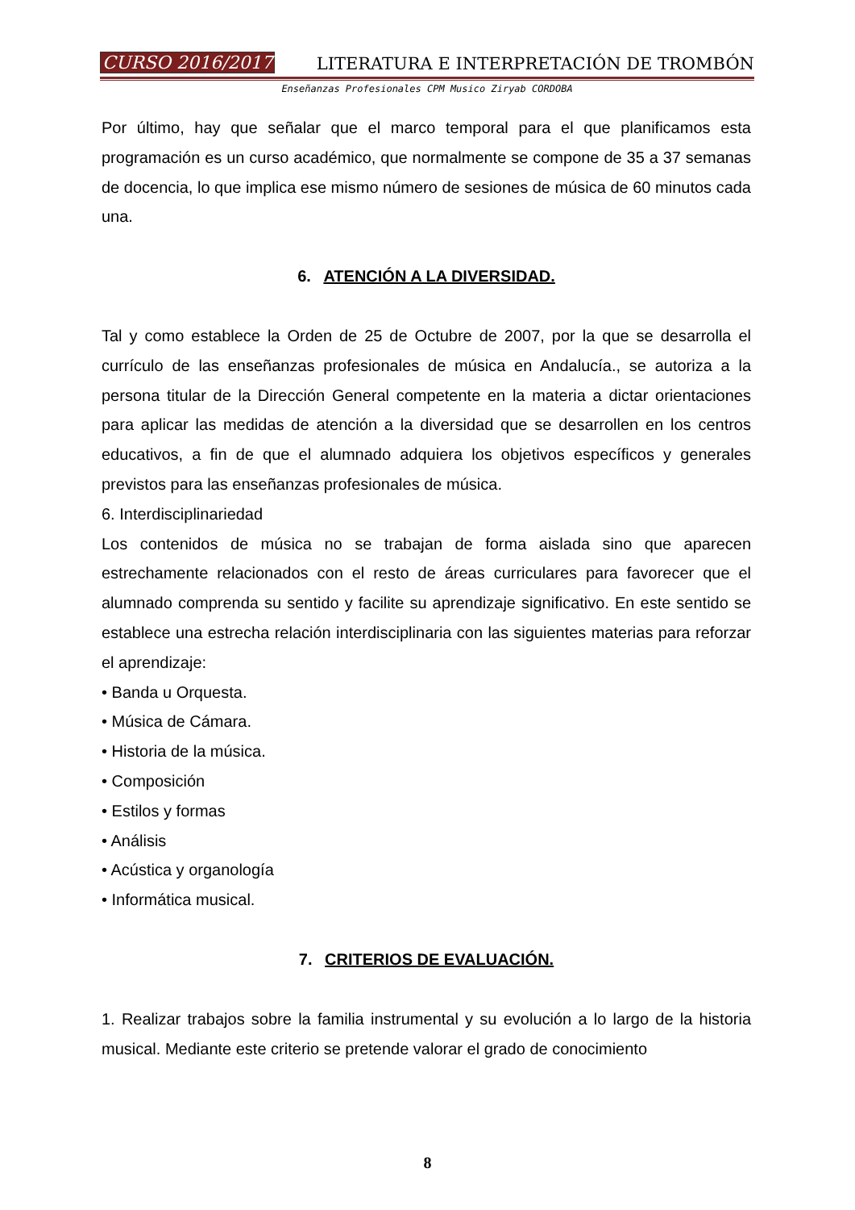CURSO 2016/2017 LITERATURA E INTERPRETACIÓN DE TROMBÓN
Enseñanzas Profesionales CPM Musico Ziryab CORDOBA
Por último, hay que señalar que el marco temporal para el que planificamos esta programación es un curso académico, que normalmente se compone de 35 a 37 semanas de docencia, lo que implica ese mismo número de sesiones de música de 60 minutos cada una.
6. ATENCIÓN A LA DIVERSIDAD.
Tal y como establece la Orden de 25 de Octubre de 2007, por la que se desarrolla el currículo de las enseñanzas profesionales de música en Andalucía., se autoriza a la persona titular de la Dirección General competente en la materia a dictar orientaciones para aplicar las medidas de atención a la diversidad que se desarrollen en los centros educativos, a fin de que el alumnado adquiera los objetivos específicos y generales previstos para las enseñanzas profesionales de música.
6. Interdisciplinariedad
Los contenidos de música no se trabajan de forma aislada sino que aparecen estrechamente relacionados con el resto de áreas curriculares para favorecer que el alumnado comprenda su sentido y facilite su aprendizaje significativo. En este sentido se establece una estrecha relación interdisciplinaria con las siguientes materias para reforzar el aprendizaje:
• Banda u Orquesta.
• Música de Cámara.
• Historia de la música.
• Composición
• Estilos y formas
• Análisis
• Acústica y organología
• Informática musical.
7. CRITERIOS DE EVALUACIÓN.
1. Realizar trabajos sobre la familia instrumental y su evolución a lo largo de la historia musical. Mediante este criterio se pretende valorar el grado de conocimiento
8